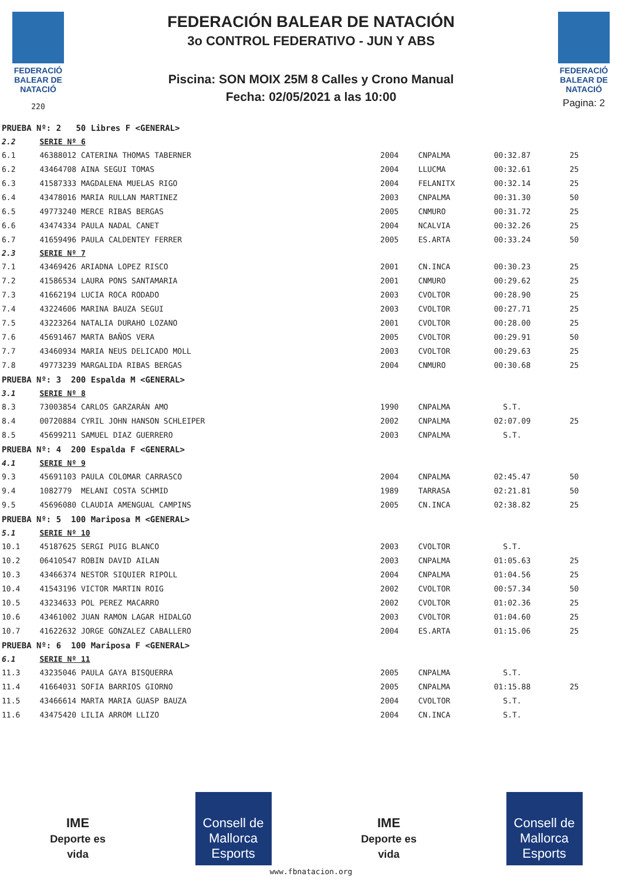FEDERACIÓ
BALEAR DE
NATACIÓ
220
FEDERACIÓN BALEAR DE NATACIÓN
3o CONTROL FEDERATIVO - JUN Y ABS
Piscina: SON MOIX 25M 8 Calles y Crono Manual
Fecha: 02/05/2021 a las 10:00
FEDERACIÓ
BALEAR DE
NATACIÓ
Pagina: 2
| PRUEBA Nº: 2 50 Libres F <GENERAL> | | | | | |
| 2.2 | SERIE Nº 6 | | | | |
| 6.1 | 46388012 CATERINA THOMAS TABERNER | 2004 | CNPALMA | 00:32.87 | 25 |
| 6.2 | 43464708 AINA SEGUI TOMAS | 2004 | LLUCMA | 00:32.61 | 25 |
| 6.3 | 41587333 MAGDALENA MUELAS RIGO | 2004 | FELANITX | 00:32.14 | 25 |
| 6.4 | 43478016 MARIA RULLAN MARTINEZ | 2003 | CNPALMA | 00:31.30 | 50 |
| 6.5 | 49773240 MERCE RIBAS BERGAS | 2005 | CNMURO | 00:31.72 | 25 |
| 6.6 | 43474334 PAULA NADAL CANET | 2004 | NCALVIA | 00:32.26 | 25 |
| 6.7 | 41659496 PAULA CALDENTEY FERRER | 2005 | ES.ARTA | 00:33.24 | 50 |
| 2.3 | SERIE Nº 7 | | | | |
| 7.1 | 43469426 ARIADNA LOPEZ RISCO | 2001 | CN.INCA | 00:30.23 | 25 |
| 7.2 | 41586534 LAURA PONS SANTAMARIA | 2001 | CNMURO | 00:29.62 | 25 |
| 7.3 | 41662194 LUCIA ROCA RODADO | 2003 | CVOLTOR | 00:28.90 | 25 |
| 7.4 | 43224606 MARINA BAUZA SEGUI | 2003 | CVOLTOR | 00:27.71 | 25 |
| 7.5 | 43223264 NATALIA DURAHO LOZANO | 2001 | CVOLTOR | 00:28.00 | 25 |
| 7.6 | 45691467 MARTA BAÑOS VERA | 2005 | CVOLTOR | 00:29.91 | 50 |
| 7.7 | 43460934 MARIA NEUS DELICADO MOLL | 2003 | CVOLTOR | 00:29.63 | 25 |
| 7.8 | 49773239 MARGALIDA RIBAS BERGAS | 2004 | CNMURO | 00:30.68 | 25 |
| PRUEBA Nº: 3 200 Espalda M <GENERAL> | | | | | |
| 3.1 | SERIE Nº 8 | | | | |
| 8.3 | 73003854 CARLOS GARZARÁN AMO | 1990 | CNPALMA | S.T. | |
| 8.4 | 00720884 CYRIL JOHN HANSON SCHLEIPER | 2002 | CNPALMA | 02:07.09 | 25 |
| 8.5 | 45699211 SAMUEL DIAZ GUERRERO | 2003 | CNPALMA | S.T. | |
| PRUEBA Nº: 4 200 Espalda F <GENERAL> | | | | | |
| 4.1 | SERIE Nº 9 | | | | |
| 9.3 | 45691103 PAULA COLOMAR CARRASCO | 2004 | CNPALMA | 02:45.47 | 50 |
| 9.4 | 1082779 MELANI COSTA SCHMID | 1989 | TARRASA | 02:21.81 | 50 |
| 9.5 | 45696080 CLAUDIA AMENGUAL CAMPINS | 2005 | CN.INCA | 02:38.82 | 25 |
| PRUEBA Nº: 5 100 Mariposa M <GENERAL> | | | | | |
| 5.1 | SERIE Nº 10 | | | | |
| 10.1 | 45187625 SERGI PUIG BLANCO | 2003 | CVOLTOR | S.T. | |
| 10.2 | 06410547 ROBIN DAVID AILAN | 2003 | CNPALMA | 01:05.63 | 25 |
| 10.3 | 43466374 NESTOR SIQUIER RIPOLL | 2004 | CNPALMA | 01:04.56 | 25 |
| 10.4 | 41543196 VICTOR MARTIN ROIG | 2002 | CVOLTOR | 00:57.34 | 50 |
| 10.5 | 43234633 POL PEREZ MACARRO | 2002 | CVOLTOR | 01:02.36 | 25 |
| 10.6 | 43461002 JUAN RAMON LAGAR HIDALGO | 2003 | CVOLTOR | 01:04.60 | 25 |
| 10.7 | 41622632 JORGE GONZALEZ CABALLERO | 2004 | ES.ARTA | 01:15.06 | 25 |
| PRUEBA Nº: 6 100 Mariposa F <GENERAL> | | | | | |
| 6.1 | SERIE Nº 11 | | | | |
| 11.3 | 43235046 PAULA GAYA BISQUERRA | 2005 | CNPALMA | S.T. | |
| 11.4 | 41664031 SOFIA BARRIOS GIORNO | 2005 | CNPALMA | 01:15.88 | 25 |
| 11.5 | 43466614 MARTA MARIA GUASP BAUZA | 2004 | CVOLTOR | S.T. | |
| 11.6 | 43475420 LILIA ARROM LLIZO | 2004 | CN.INCA | S.T. | |
IME
Deporte es vida
Consell de Mallorca
Esports
IME
Deporte es vida
Consell de Mallorca
Esports
www.fbnatacion.org